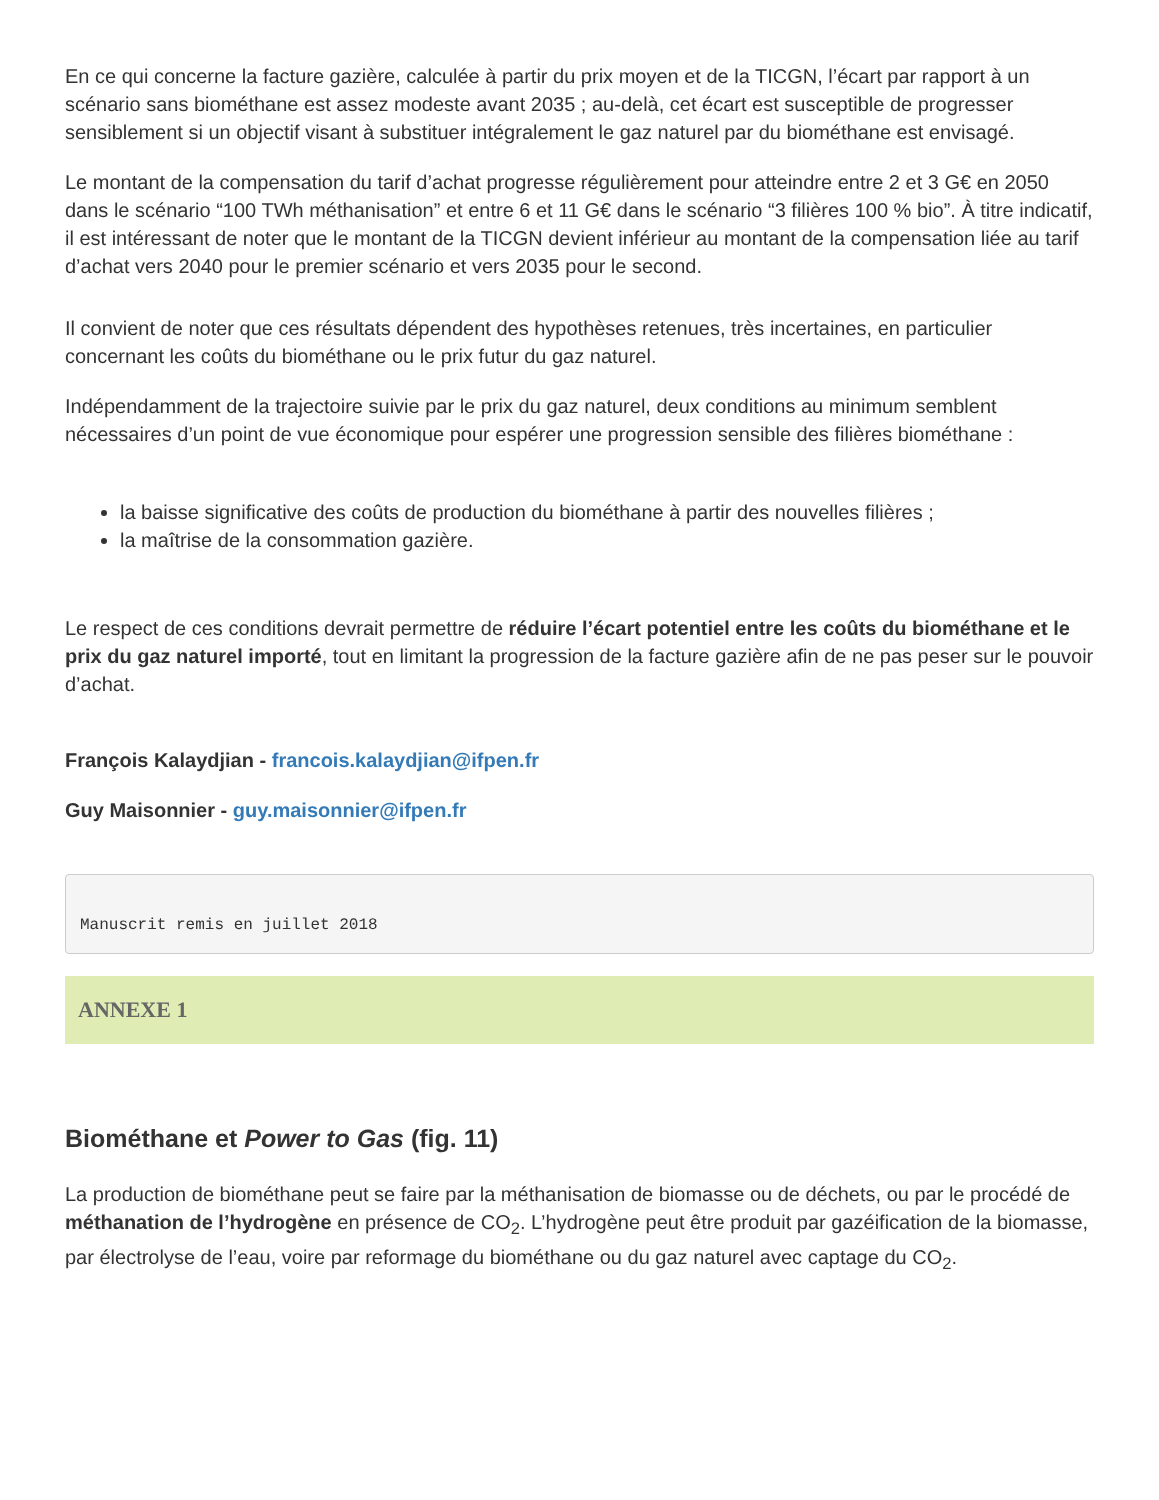En ce qui concerne la facture gazière, calculée à partir du prix moyen et de la TICGN, l’écart par rapport à un scénario sans biométhane est assez modeste avant 2035 ; au-delà, cet écart est susceptible de progresser sensiblement si un objectif visant à substituer intégralement le gaz naturel par du biométhane est envisagé.
Le montant de la compensation du tarif d’achat progresse régulièrement pour atteindre entre 2 et 3 G€ en 2050 dans le scénario “100 TWh méthanisation” et entre 6 et 11 G€ dans le scénario “3 filières 100 % bio”. À titre indicatif, il est intéressant de noter que le montant de la TICGN devient inférieur au montant de la compensation liée au tarif d’achat vers 2040 pour le premier scénario et vers 2035 pour le second.
Il convient de noter que ces résultats dépendent des hypothèses retenues, très incertaines, en particulier concernant les coûts du biométhane ou le prix futur du gaz naturel.
Indépendamment de la trajectoire suivie par le prix du gaz naturel, deux conditions au minimum semblent nécessaires d’un point de vue économique pour espérer une progression sensible des filières biométhane :
la baisse significative des coûts de production du biométhane à partir des nouvelles filières ;
la maîtrise de la consommation gazière.
Le respect de ces conditions devrait permettre de réduire l’écart potentiel entre les coûts du biométhane et le prix du gaz naturel importé, tout en limitant la progression de la facture gazière afin de ne pas peser sur le pouvoir d’achat.
François Kalaydjian - francois.kalaydjian@ifpen.fr
Guy Maisonnier - guy.maisonnier@ifpen.fr
Manuscrit remis en juillet 2018
ANNEXE 1
Biométhane et Power to Gas (fig. 11)
La production de biométhane peut se faire par la méthanisation de biomasse ou de déchets, ou par le procédé de méthanation de l’hydrogène en présence de CO<sub>2</sub>. L’hydrogène peut être produit par gazéification de la biomasse, par électrolyse de l’eau, voire par reformage du biométhane ou du gaz naturel avec captage du CO<sub>2</sub>.